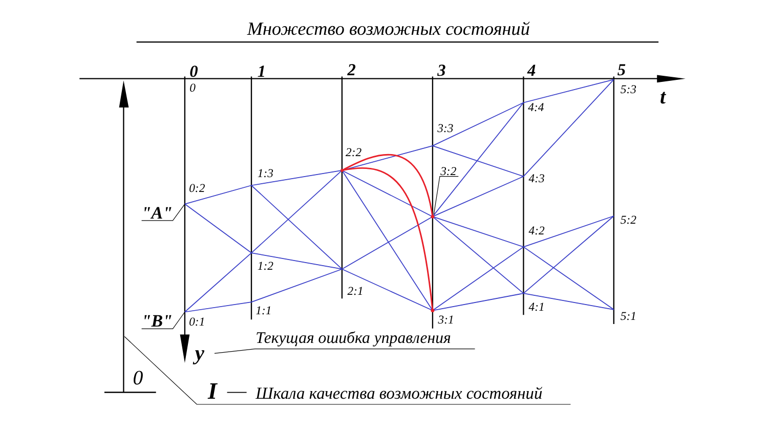Множество возможных состояний
0
1
2
3
4
5
t
0
0:2
0:1
1:3
1:2
1:1
2:2
2:1
3:3
3:2
3:1
4:4
4:3
4:2
4:1
5:3
5:2
5:1
"A"
"B"
y
Текущая ошибка управления
0
I
Шкала качества возможных состояний